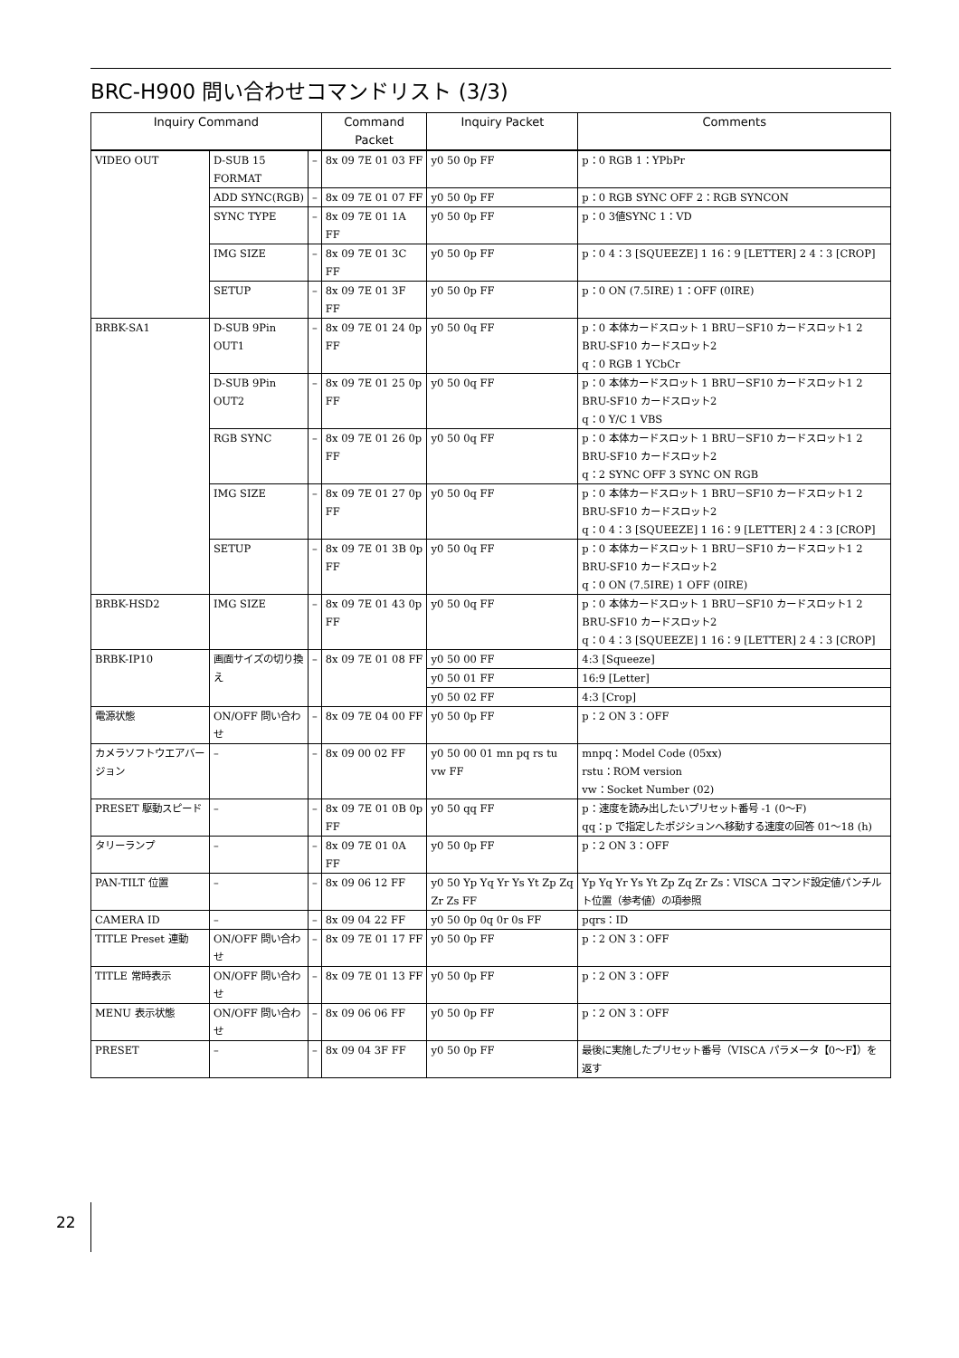BRC-H900 問い合わせコマンドリスト (3/3)
| Inquiry Command | | | Command Packet | Inquiry Packet | Comments |
| --- | --- | --- | --- | --- | --- |
| VIDEO OUT | D-SUB 15 FORMAT | – | 8x 09 7E 01 03 FF | y0 50 0p FF | p：0 RGB 1：YPbPr |
| | ADD SYNC(RGB) | – | 8x 09 7E 01 07 FF | y0 50 0p FF | p：0 RGB SYNC OFF 2：RGB SYNCON |
| | SYNC TYPE | – | 8x 09 7E 01 1A FF | y0 50 0p FF | p：0 3値SYNC 1：VD |
| | IMG SIZE | – | 8x 09 7E 01 3C FF | y0 50 0p FF | p：0 4：3 [SQUEEZE] 1 16：9 [LETTER] 2 4：3 [CROP] |
| | SETUP | – | 8x 09 7E 01 3F FF | y0 50 0p FF | p：0 ON (7.5IRE) 1：OFF (0IRE) |
| BRBK-SA1 | D-SUB 9Pin OUT1 | – | 8x 09 7E 01 24 0p FF | y0 50 0q FF | p：0 本体カードスロット 1 BRU－SF10 カードスロット1 2 BRU-SF10 カードスロット2 q：0 RGB 1 YCbCr |
| | D-SUB 9Pin OUT2 | – | 8x 09 7E 01 25 0p FF | y0 50 0q FF | p：0 本体カードスロット 1 BRU－SF10 カードスロット1 2 BRU-SF10 カードスロット2 q：0 Y/C 1 VBS |
| | RGB SYNC | – | 8x 09 7E 01 26 0p FF | y0 50 0q FF | p：0 本体カードスロット 1 BRU－SF10 カードスロット1 2 BRU-SF10 カードスロット2 q：2 SYNC OFF 3 SYNC ON RGB |
| | IMG SIZE | – | 8x 09 7E 01 27 0p FF | y0 50 0q FF | p：0 本体カードスロット 1 BRU－SF10 カードスロット1 2 BRU-SF10 カードスロット2 q：0 4：3 [SQUEEZE] 1 16：9 [LETTER] 2 4：3 [CROP] |
| | SETUP | – | 8x 09 7E 01 3B 0p FF | y0 50 0q FF | p：0 本体カードスロット 1 BRU－SF10 カードスロット1 2 BRU-SF10 カードスロット2 q：0 ON (7.5IRE) 1 OFF (0IRE) |
| BRBK-HSD2 | IMG SIZE | – | 8x 09 7E 01 43 0p FF | y0 50 0q FF | p：0 本体カードスロット 1 BRU－SF10 カードスロット1 2 BRU-SF10 カードスロット2 q：0 4：3 [SQUEEZE] 1 16：9 [LETTER] 2 4：3 [CROP] |
| BRBK-IP10 | 画面サイズの切り換え | – | 8x 09 7E 01 08 FF | y0 50 00 FF | 4:3 [Squeeze] |
| | | | | y0 50 01 FF | 16:9 [Letter] |
| | | | | y0 50 02 FF | 4:3 [Crop] |
| 電源状態 | ON/OFF 問い合わせ | – | 8x 09 7E 04 00 FF | y0 50 0p FF | p：2 ON 3：OFF |
| カメラソフトウエアバージョン | – | – | 8x 09 00 02 FF | y0 50 00 01 mn pq rs tu vw FF | mnpq：Model Code (05xx) rstu：ROM version vw：Socket Number (02) |
| PRESET 駆動スピード | – | – | 8x 09 7E 01 0B 0p FF | y0 50 qq FF | p：速度を読み出したいプリセット番号 -1 (0～F) qq：p で指定したポジションへ移動する速度の回答 01～18 (h) |
| タリーランプ | – | – | 8x 09 7E 01 0A FF | y0 50 0p FF | p：2 ON 3：OFF |
| PAN-TILT 位置 | – | – | 8x 09 06 12 FF | y0 50 Yp Yq Yr Ys Yt Zp Zq Zr Zs FF | Yp Yq Yr Ys Yt Zp Zq Zr Zs：VISCA コマンド設定値パンチルト位置（参考値）の項参照 |
| CAMERA ID | – | – | 8x 09 04 22 FF | y0 50 0p 0q 0r 0s FF | pqrs：ID |
| TITLE Preset 連動 | ON/OFF 問い合わせ | – | 8x 09 7E 01 17 FF | y0 50 0p FF | p：2 ON 3：OFF |
| TITLE 常時表示 | ON/OFF 問い合わせ | – | 8x 09 7E 01 13 FF | y0 50 0p FF | p：2 ON 3：OFF |
| MENU 表示状態 | ON/OFF 問い合わせ | – | 8x 09 06 06 FF | y0 50 0p FF | p：2 ON 3：OFF |
| PRESET | – | – | 8x 09 04 3F FF | y0 50 0p FF | 最後に実施したプリセット番号（VISCA パラメータ【0～F】）を返す |
22